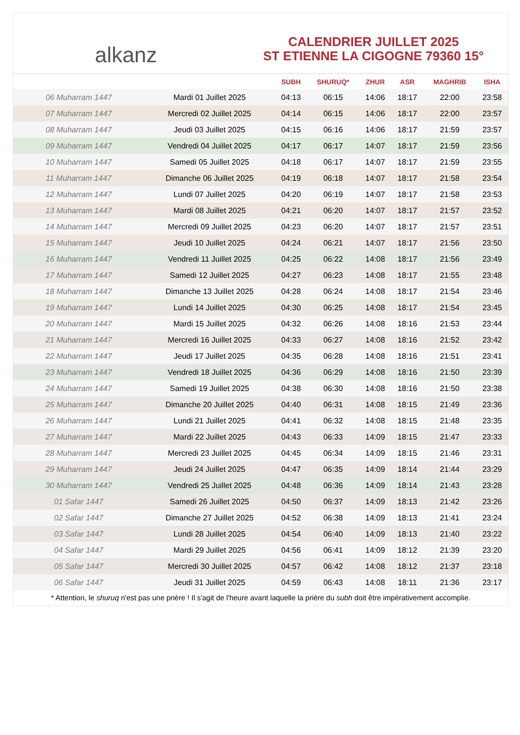alkanz
CALENDRIER JUILLET 2025
ST ETIENNE LA CIGOGNE 79360 15°
| | | SUBH | SHURUQ* | ZHUR | ASR | MAGHRIB | ISHA |
| --- | --- | --- | --- | --- | --- | --- | --- |
| 06 Muharram 1447 | Mardi 01 Juillet 2025 | 04:13 | 06:15 | 14:06 | 18:17 | 22:00 | 23:58 |
| 07 Muharram 1447 | Mercredi 02 Juillet 2025 | 04:14 | 06:15 | 14:06 | 18:17 | 22:00 | 23:57 |
| 08 Muharram 1447 | Jeudi 03 Juillet 2025 | 04:15 | 06:16 | 14:06 | 18:17 | 21:59 | 23:57 |
| 09 Muharram 1447 | Vendredi 04 Juillet 2025 | 04:17 | 06:17 | 14:07 | 18:17 | 21:59 | 23:56 |
| 10 Muharram 1447 | Samedi 05 Juillet 2025 | 04:18 | 06:17 | 14:07 | 18:17 | 21:59 | 23:55 |
| 11 Muharram 1447 | Dimanche 06 Juillet 2025 | 04:19 | 06:18 | 14:07 | 18:17 | 21:58 | 23:54 |
| 12 Muharram 1447 | Lundi 07 Juillet 2025 | 04:20 | 06:19 | 14:07 | 18:17 | 21:58 | 23:53 |
| 13 Muharram 1447 | Mardi 08 Juillet 2025 | 04:21 | 06:20 | 14:07 | 18:17 | 21:57 | 23:52 |
| 14 Muharram 1447 | Mercredi 09 Juillet 2025 | 04:23 | 06:20 | 14:07 | 18:17 | 21:57 | 23:51 |
| 15 Muharram 1447 | Jeudi 10 Juillet 2025 | 04:24 | 06:21 | 14:07 | 18:17 | 21:56 | 23:50 |
| 16 Muharram 1447 | Vendredi 11 Juillet 2025 | 04:25 | 06:22 | 14:08 | 18:17 | 21:56 | 23:49 |
| 17 Muharram 1447 | Samedi 12 Juillet 2025 | 04:27 | 06:23 | 14:08 | 18:17 | 21:55 | 23:48 |
| 18 Muharram 1447 | Dimanche 13 Juillet 2025 | 04:28 | 06:24 | 14:08 | 18:17 | 21:54 | 23:46 |
| 19 Muharram 1447 | Lundi 14 Juillet 2025 | 04:30 | 06:25 | 14:08 | 18:17 | 21:54 | 23:45 |
| 20 Muharram 1447 | Mardi 15 Juillet 2025 | 04:32 | 06:26 | 14:08 | 18:16 | 21:53 | 23:44 |
| 21 Muharram 1447 | Mercredi 16 Juillet 2025 | 04:33 | 06:27 | 14:08 | 18:16 | 21:52 | 23:42 |
| 22 Muharram 1447 | Jeudi 17 Juillet 2025 | 04:35 | 06:28 | 14:08 | 18:16 | 21:51 | 23:41 |
| 23 Muharram 1447 | Vendredi 18 Juillet 2025 | 04:36 | 06:29 | 14:08 | 18:16 | 21:50 | 23:39 |
| 24 Muharram 1447 | Samedi 19 Juillet 2025 | 04:38 | 06:30 | 14:08 | 18:16 | 21:50 | 23:38 |
| 25 Muharram 1447 | Dimanche 20 Juillet 2025 | 04:40 | 06:31 | 14:08 | 18:15 | 21:49 | 23:36 |
| 26 Muharram 1447 | Lundi 21 Juillet 2025 | 04:41 | 06:32 | 14:08 | 18:15 | 21:48 | 23:35 |
| 27 Muharram 1447 | Mardi 22 Juillet 2025 | 04:43 | 06:33 | 14:09 | 18:15 | 21:47 | 23:33 |
| 28 Muharram 1447 | Mercredi 23 Juillet 2025 | 04:45 | 06:34 | 14:09 | 18:15 | 21:46 | 23:31 |
| 29 Muharram 1447 | Jeudi 24 Juillet 2025 | 04:47 | 06:35 | 14:09 | 18:14 | 21:44 | 23:29 |
| 30 Muharram 1447 | Vendredi 25 Juillet 2025 | 04:48 | 06:36 | 14:09 | 18:14 | 21:43 | 23:28 |
| 01 Safar 1447 | Samedi 26 Juillet 2025 | 04:50 | 06:37 | 14:09 | 18:13 | 21:42 | 23:26 |
| 02 Safar 1447 | Dimanche 27 Juillet 2025 | 04:52 | 06:38 | 14:09 | 18:13 | 21:41 | 23:24 |
| 03 Safar 1447 | Lundi 28 Juillet 2025 | 04:54 | 06:40 | 14:09 | 18:13 | 21:40 | 23:22 |
| 04 Safar 1447 | Mardi 29 Juillet 2025 | 04:56 | 06:41 | 14:09 | 18:12 | 21:39 | 23:20 |
| 05 Safar 1447 | Mercredi 30 Juillet 2025 | 04:57 | 06:42 | 14:08 | 18:12 | 21:37 | 23:18 |
| 06 Safar 1447 | Jeudi 31 Juillet 2025 | 04:59 | 06:43 | 14:08 | 18:11 | 21:36 | 23:17 |
* Attention, le shuruq n'est pas une prière ! Il s'agit de l'heure avant laquelle la prière du subh doit être impérativement accomplie.